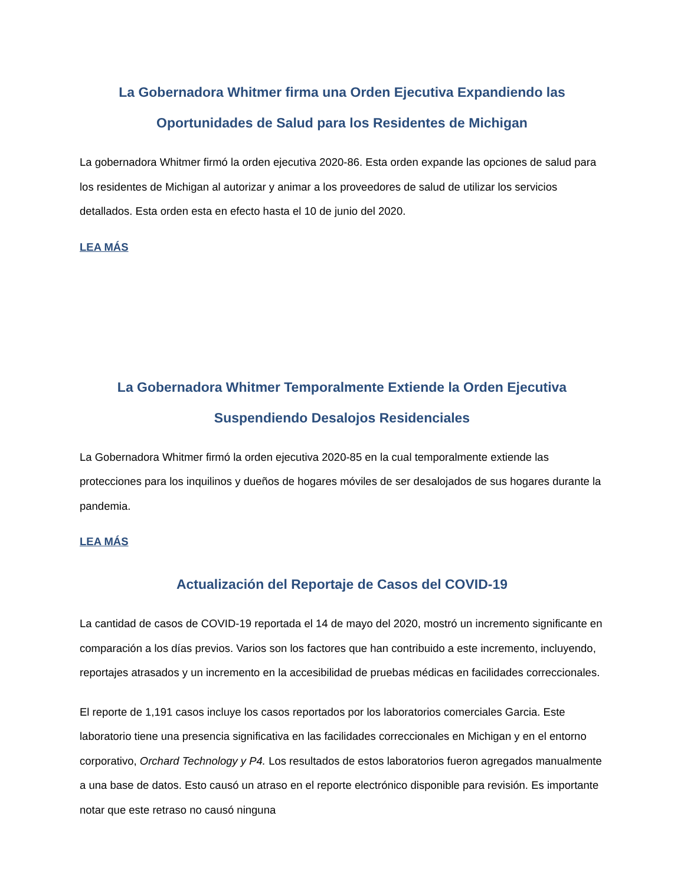La Gobernadora Whitmer firma una Orden Ejecutiva Expandiendo las Oportunidades de Salud para los Residentes de Michigan
La gobernadora Whitmer firmó la orden ejecutiva 2020-86. Esta orden expande las opciones de salud para los residentes de Michigan al autorizar y animar a los proveedores de salud de utilizar los servicios detallados. Esta orden esta en efecto hasta el 10 de junio del 2020.
LEA MÁS
La Gobernadora Whitmer Temporalmente Extiende la Orden Ejecutiva Suspendiendo Desalojos Residenciales
La Gobernadora Whitmer firmó la orden ejecutiva 2020-85 en la cual temporalmente extiende las protecciones para los inquilinos y dueños de hogares móviles de ser desalojados de sus hogares durante la pandemia.
LEA MÁS
Actualización del Reportaje de Casos del COVID-19
La cantidad de casos de COVID-19 reportada el 14 de mayo del 2020, mostró un incremento significante en comparación a los días previos. Varios son los factores que han contribuido a este incremento, incluyendo, reportajes atrasados y un incremento en la accesibilidad de pruebas médicas en facilidades correccionales.
El reporte de 1,191 casos incluye los casos reportados por los laboratorios comerciales Garcia. Este laboratorio tiene una presencia significativa en las facilidades correccionales en Michigan y en el entorno corporativo, Orchard Technology y P4. Los resultados de estos laboratorios fueron agregados manualmente a una base de datos. Esto causó un atraso en el reporte electrónico disponible para revisión. Es importante notar que este retraso no causó ninguna